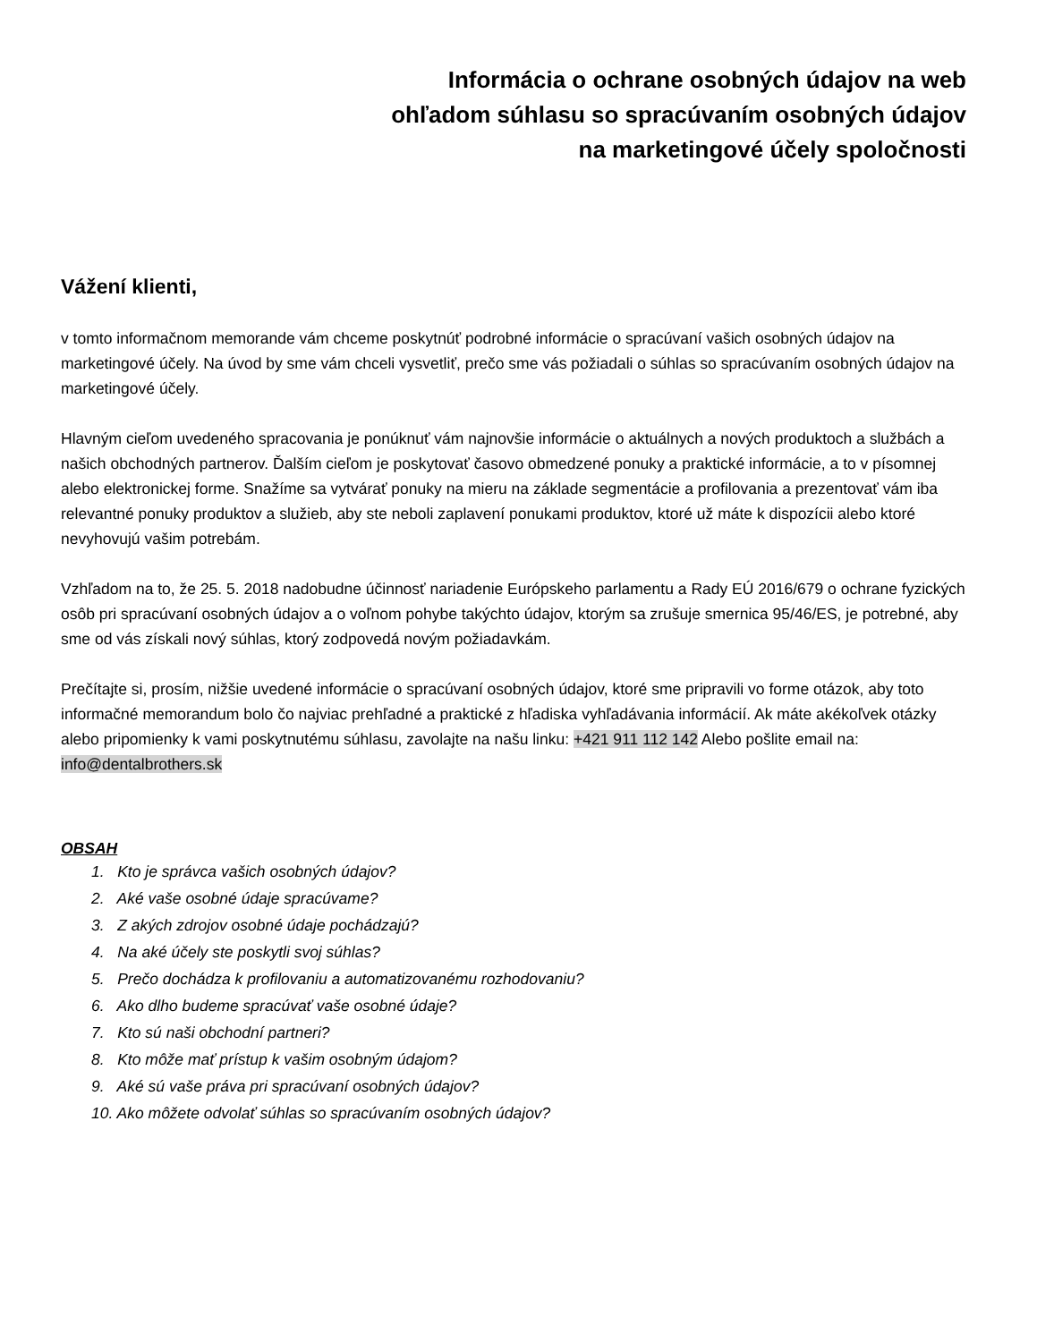Informácia o ochrane osobných údajov na web
ohľadom súhlasu so spracúvaním osobných údajov
na marketingové účely spoločnosti
Vážení klienti,
v tomto informačnom memorande vám chceme poskytnúť podrobné informácie o spracúvaní vašich osobných údajov na marketingové účely. Na úvod by sme vám chceli vysvetliť, prečo sme vás požiadali o súhlas so spracúvaním osobných údajov na marketingové účely.
Hlavným cieľom uvedeného spracovania je ponúknuť vám najnovšie informácie o aktuálnych a nových produktoch a službách a našich obchodných partnerov. Ďalším cieľom je poskytovať časovo obmedzené ponuky a praktické informácie, a to v písomnej alebo elektronickej forme. Snažíme sa vytvárať ponuky na mieru na základe segmentácie a profilovania a prezentovať vám iba relevantné ponuky produktov a služieb, aby ste neboli zaplavení ponukami produktov, ktoré už máte k dispozícii alebo ktoré nevyhovujú vašim potrebám.
Vzhľadom na to, že 25. 5. 2018 nadobudne účinnosť nariadenie Európskeho parlamentu a Rady EÚ 2016/679 o ochrane fyzických osôb pri spracúvaní osobných údajov a o voľnom pohybe takýchto údajov, ktorým sa zrušuje smernica 95/46/ES, je potrebné, aby sme od vás získali nový súhlas, ktorý zodpovedá novým požiadavkám.
Prečítajte si, prosím, nižšie uvedené informácie o spracúvaní osobných údajov, ktoré sme pripravili vo forme otázok, aby toto informačné memorandum bolo čo najviac prehľadné a praktické z hľadiska vyhľadávania informácií. Ak máte akékoľvek otázky alebo pripomienky k vami poskytnutému súhlasu, zavolajte na našu linku: +421 911 112 142 Alebo pošlite email na: info@dentalbrothers.sk
OBSAH
1. Kto je správca vašich osobných údajov?
2. Aké vaše osobné údaje spracúvame?
3. Z akých zdrojov osobné údaje pochádzajú?
4. Na aké účely ste poskytli svoj súhlas?
5. Prečo dochádza k profilovaniu a automatizovanému rozhodovaniu?
6. Ako dlho budeme spracúvať vaše osobné údaje?
7. Kto sú naši obchodní partneri?
8. Kto môže mať prístup k vašim osobným údajom?
9. Aké sú vaše práva pri spracúvaní osobných údajov?
10. Ako môžete odvolať súhlas so spracúvaním osobných údajov?